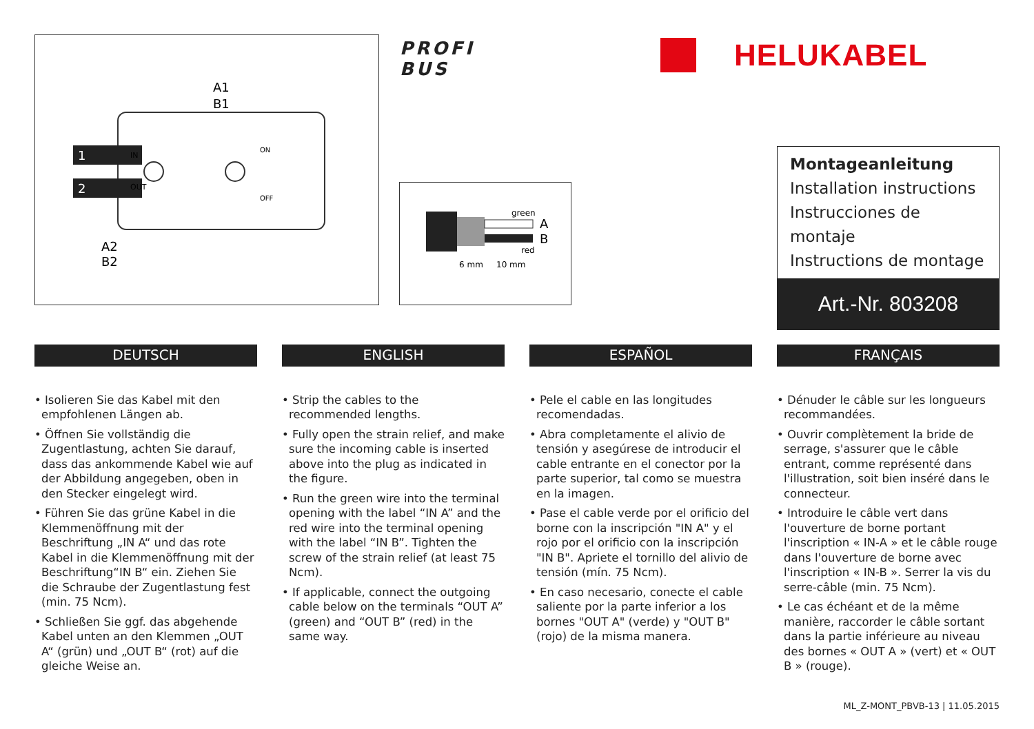1
2
A1
B1
A2
B2
IN
OUT
ON
OFF
PROFI
BUS
HELUKABEL
green
red
A
B
6 mm
10 mm
Montageanleitung
Installation instructions
Instrucciones de montaje
Instructions de montage
Art.-Nr. 803208
DEUTSCH
• Isolieren Sie das Kabel mit den empfohlenen Längen ab.
• Öffnen Sie vollständig die Zugentlastung, achten Sie darauf, dass das ankommende Kabel wie auf der Abbildung angegeben, oben in den Stecker eingelegt wird.
• Führen Sie das grüne Kabel in die Klemmenöffnung mit der Beschriftung „IN A“ und das rote Kabel in die Klemmenöffnung mit der Beschriftung“IN B“ ein. Ziehen Sie die Schraube der Zugentlastung fest (min. 75 Ncm).
• Schließen Sie ggf. das abgehende Kabel unten an den Klemmen „OUT A“ (grün) und „OUT B“ (rot) auf die gleiche Weise an.
ENGLISH
• Strip the cables to the recommended lengths.
• Fully open the strain relief, and make sure the incoming cable is inserted above into the plug as indicated in the figure.
• Run the green wire into the terminal opening with the label “IN A” and the red wire into the terminal opening with the label “IN B”. Tighten the screw of the strain relief (at least 75 Ncm).
• If applicable, connect the outgoing cable below on the terminals “OUT A” (green) and “OUT B” (red) in the same way.
ESPAÑOL
• Pele el cable en las longitudes recomendadas.
• Abra completamente el alivio de tensión y asegúrese de introducir el cable entrante en el conector por la parte superior, tal como se muestra en la imagen.
• Pase el cable verde por el orificio del borne con la inscripción "IN A" y el rojo por el orificio con la inscripción "IN B". Apriete el tornillo del alivio de tensión (mín. 75 Ncm).
• En caso necesario, conecte el cable saliente por la parte inferior a los bornes "OUT A" (verde) y "OUT B" (rojo) de la misma manera.
FRANÇAIS
• Dénuder le câble sur les longueurs recommandées.
• Ouvrir complètement la bride de serrage, s'assurer que le câble entrant, comme représenté dans l'illustration, soit bien inséré dans le connecteur.
• Introduire le câble vert dans l'ouverture de borne portant l'inscription « IN-A » et le câble rouge dans l'ouverture de borne avec l'inscription « IN-B ». Serrer la vis du serre-câble (min. 75 Ncm).
• Le cas échéant et de la même manière, raccorder le câble sortant dans la partie inférieure au niveau des bornes « OUT A » (vert) et « OUT B » (rouge).
ML_Z-MONT_PBVB-13 | 11.05.2015